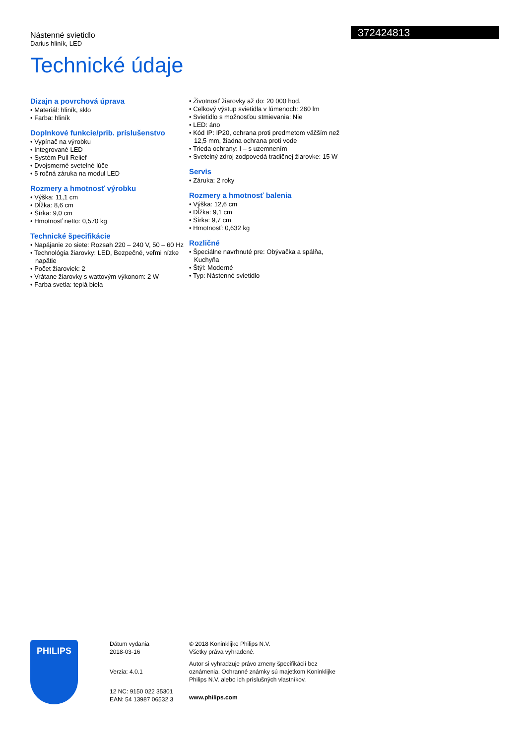Nástenné svietidlo
Darius hliník, LED
372424813
Technické údaje
Dizajn a povrchová úprava
• Materiál: hliník, sklo
• Farba: hliník
Doplnkové funkcie/prib. príslušenstvo
• Vypínač na výrobku
• Integrované LED
• Systém Pull Relief
• Dvojsmerné svetelné lúče
• 5 ročná záruka na modul LED
Rozmery a hmotnosť výrobku
• Výška: 11,1 cm
• Dĺžka: 8,6 cm
• Šírka: 9,0 cm
• Hmotnosť netto: 0,570 kg
Technické špecifikácie
• Napájanie zo siete: Rozsah 220 – 240 V, 50 – 60 Hz
• Technológia žiarovky: LED, Bezpečné, veľmi nízke napätie
• Počet žiaroviek: 2
• Vrátane žiarovky s wattovým výkonom: 2 W
• Farba svetla: teplá biela
• Životnosť žiarovky až do: 20 000 hod.
• Celkový výstup svietidla v lúmenoch: 260 lm
• Svietidlo s možnosťou stmievania: Nie
• LED: áno
• Kód IP: IP20, ochrana proti predmetom väčším než 12,5 mm, žiadna ochrana proti vode
• Trieda ochrany: I – s uzemnením
• Svetelný zdroj zodpovedá tradičnej žiarovke: 15 W
Servis
• Záruka: 2 roky
Rozmery a hmotnosť balenia
• Výška: 12,6 cm
• Dĺžka: 9,1 cm
• Šírka: 9,7 cm
• Hmotnosť: 0,632 kg
Rozličné
• Špeciálne navrhnuté pre: Obývačka a spálňa, Kuchyňa
• Štýl: Moderné
• Typ: Nástenné svietidlo
PHILIPS
Dátum vydania
2018-03-16
Verzia: 4.0.1
12 NC: 9150 022 35301
EAN: 54 13987 06532 3
© 2018 Koninklijke Philips N.V.
Všetky práva vyhradené.
Autor si vyhradzuje právo zmeny špecifikácií bez oznámenia. Ochranné známky sú majetkom Koninklijke Philips N.V. alebo ich príslušných vlastníkov.
www.philips.com